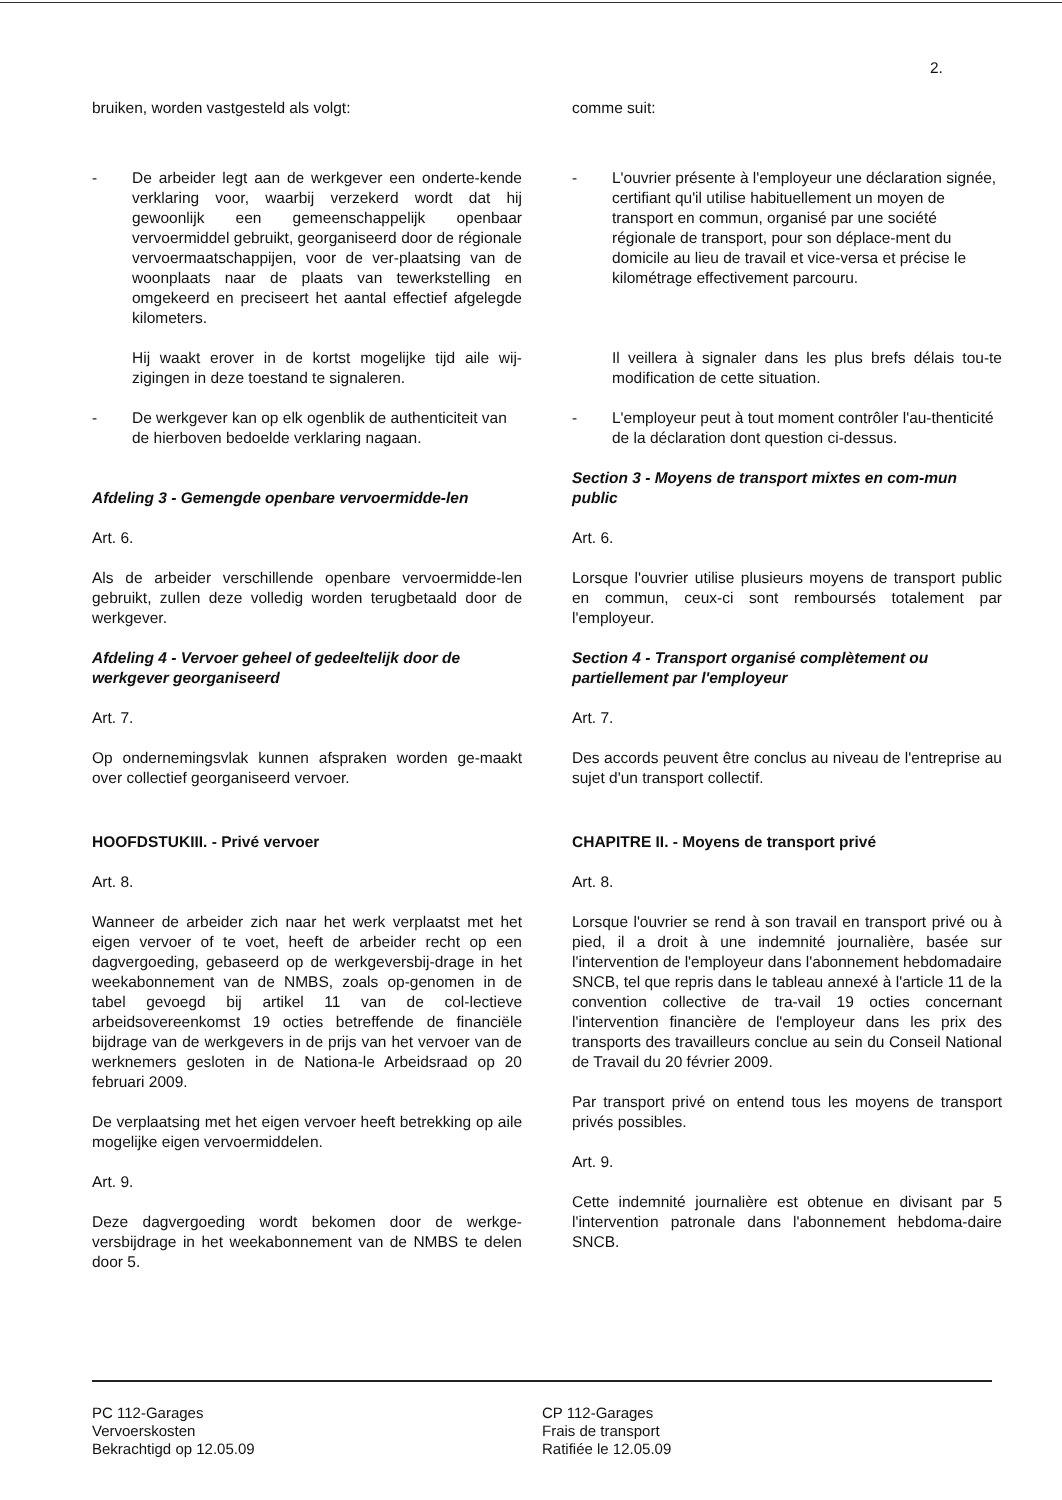2.
bruiken, worden vastgesteld als volgt:
- De arbeider legt aan de werkgever een onderte-kende verklaring voor, waarbij verzekerd wordt dat hij gewoonlijk een gemeenschappelijk openbaar vervoermiddel gebruikt, georganiseerd door de régionale vervoermaatschappijen, voor de ver-plaatsing van de woonplaats naar de plaats van tewerkstelling en omgekeerd en preciseert het aantal effectief afgelegde kilometers.
Hij waakt erover in de kortst mogelijke tijd aile wij-zigingen in deze toestand te signaleren.
- De werkgever kan op elk ogenblik de authenticiteit van de hierboven bedoelde verklaring nagaan.
Afdeling 3 - Gemengde openbare vervoermidde-len
Art. 6.
Als de arbeider verschillende openbare vervoermidde-len gebruikt, zullen deze volledig worden terugbetaald door de werkgever.
Afdeling 4 - Vervoer geheel of gedeeltelijk door de werkgever georganiseerd
Art. 7.
Op ondernemingsvlak kunnen afspraken worden ge-maakt over collectief georganiseerd vervoer.
HOOFDSTUKIII. - Privé vervoer
Art. 8.
Wanneer de arbeider zich naar het werk verplaatst met het eigen vervoer of te voet, heeft de arbeider recht op een dagvergoeding, gebaseerd op de werkgeversbij-drage in het weekabonnement van de NMBS, zoals op-genomen in de tabel gevoegd bij artikel 11 van de col-lectieve arbeidsovereenkomst 19 octies betreffende de financiële bijdrage van de werkgevers in de prijs van het vervoer van de werknemers gesloten in de Nationa-le Arbeidsraad op 20 februari 2009.
De verplaatsing met het eigen vervoer heeft betrekking op aile mogelijke eigen vervoermiddelen.
Art. 9.
Deze dagvergoeding wordt bekomen door de werkge-versbijdrage in het weekabonnement van de NMBS te delen door 5.
comme suit:
- L'ouvrier présente à l'employeur une déclaration signée, certifiant qu'il utilise habituellement un moyen de transport en commun, organisé par une société régionale de transport, pour son déplace-ment du domicile au lieu de travail et vice-versa et précise le kilométrage effectivement parcouru.
Il veillera à signaler dans les plus brefs délais tou-te modification de cette situation.
- L'employeur peut à tout moment contrôler l'au-thenticité de la déclaration dont question ci-dessus.
Section 3 - Moyens de transport mixtes en com-mun public
Art. 6.
Lorsque l'ouvrier utilise plusieurs moyens de transport public en commun, ceux-ci sont remboursés totalement par l'employeur.
Section 4 - Transport organisé complètement ou partiellement par l'employeur
Art. 7.
Des accords peuvent être conclus au niveau de l'entreprise au sujet d'un transport collectif.
CHAPITRE II. - Moyens de transport privé
Art. 8.
Lorsque l'ouvrier se rend à son travail en transport privé ou à pied, il a droit à une indemnité journalière, basée sur l'intervention de l'employeur dans l'abonnement hebdomadaire SNCB, tel que repris dans le tableau annexé à l'article 11 de la convention collective de tra-vail 19 octies concernant l'intervention financière de l'employeur dans les prix des transports des travailleurs conclue au sein du Conseil National de Travail du 20 février 2009.
Par transport privé on entend tous les moyens de transport privés possibles.
Art. 9.
Cette indemnité journalière est obtenue en divisant par 5 l'intervention patronale dans l'abonnement hebdoma-daire SNCB.
PC 112-Garages
Vervoerskosten
Bekrachtigd op 12.05.09
CP 112-Garages
Frais de transport
Ratifiée le 12.05.09